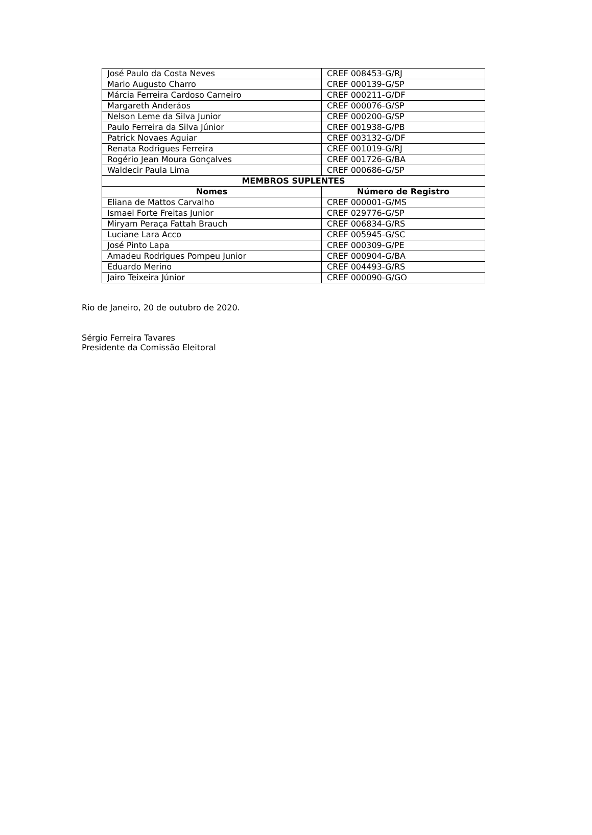| José Paulo da Costa Neves | CREF 008453-G/RJ |
| Mario Augusto Charro | CREF 000139-G/SP |
| Márcia Ferreira Cardoso Carneiro | CREF 000211-G/DF |
| Margareth Anderáos | CREF 000076-G/SP |
| Nelson Leme da Silva Junior | CREF 000200-G/SP |
| Paulo Ferreira da Silva Júnior | CREF 001938-G/PB |
| Patrick Novaes Aguiar | CREF 003132-G/DF |
| Renata Rodrigues Ferreira | CREF 001019-G/RJ |
| Rogério Jean Moura Gonçalves | CREF 001726-G/BA |
| Waldecir Paula Lima | CREF 000686-G/SP |
| MEMBROS SUPLENTES | |
| Nomes | Número de Registro |
| Eliana de Mattos Carvalho | CREF 000001-G/MS |
| Ismael Forte Freitas Junior | CREF 029776-G/SP |
| Miryam Peraça Fattah Brauch | CREF 006834-G/RS |
| Luciane Lara Acco | CREF 005945-G/SC |
| José Pinto Lapa | CREF 000309-G/PE |
| Amadeu Rodrigues Pompeu Junior | CREF 000904-G/BA |
| Eduardo Merino | CREF 004493-G/RS |
| Jairo Teixeira Júnior | CREF 000090-G/GO |
Rio de Janeiro, 20 de outubro de 2020.
Sérgio Ferreira Tavares
Presidente da Comissão Eleitoral